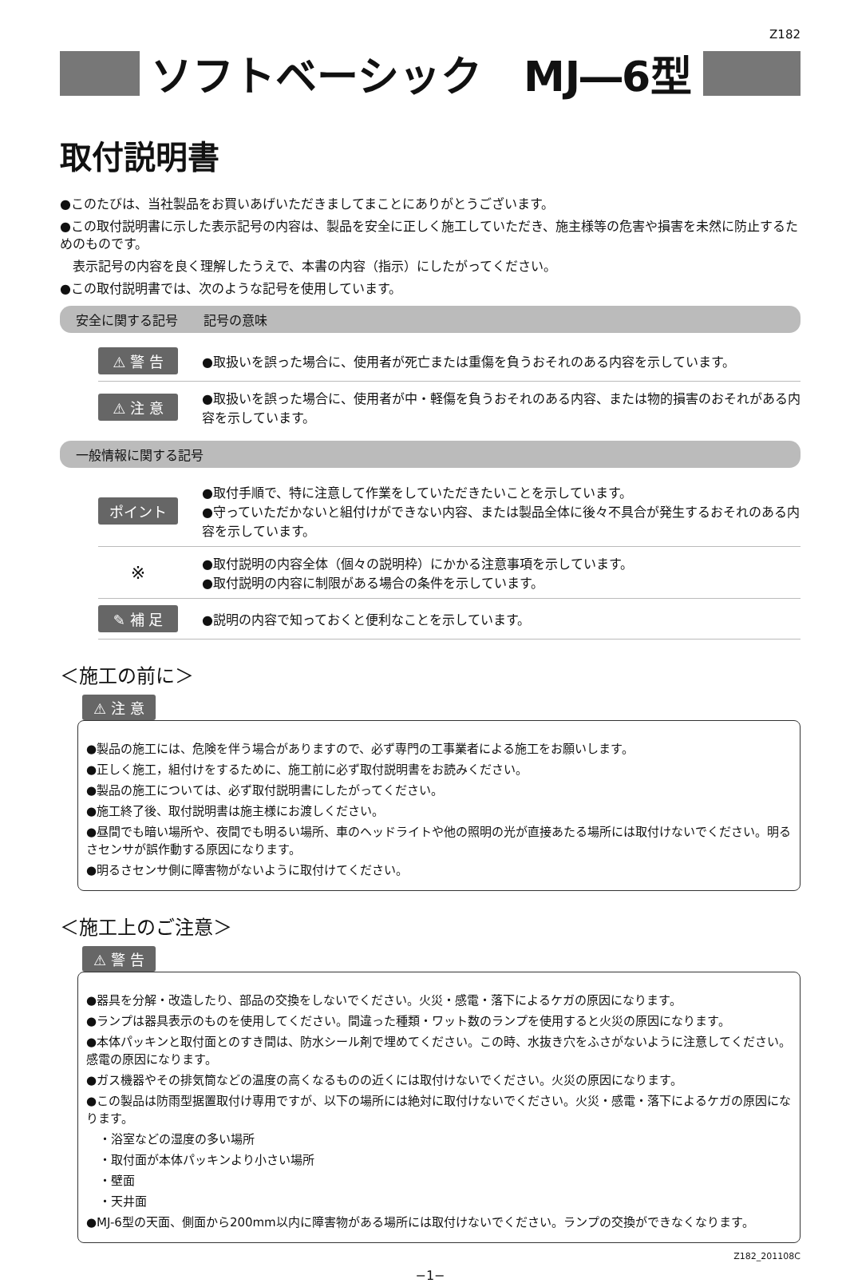Z182
ソフトベーシック　MJ―6型
取付説明書
●このたびは、当社製品をお買いあげいただきましてまことにありがとうございます。
●この取付説明書に示した表示記号の内容は、製品を安全に正しく施工していただき、施主様等の危害や損害を未然に防止するためのものです。
表示記号の内容を良く理解したうえで、本書の内容（指示）にしたがってください。
●この取付説明書では、次のような記号を使用しています。
安全に関する記号　　記号の意味
⚠ 警 告 ●取扱いを誤った場合に、使用者が死亡または重傷を負うおそれのある内容を示しています。
⚠ 注 意 ●取扱いを誤った場合に、使用者が中・軽傷を負うおそれのある内容、または物的損害のおそれがある内容を示しています。
一般情報に関する記号
ポイント ●取付手順で、特に注意して作業をしていただきたいことを示しています。
●守っていただかないと組付けができない内容、または製品全体に後々不具合が発生するおそれのある内容を示しています。
※ ●取付説明の内容全体（個々の説明枠）にかかる注意事項を示しています。
●取付説明の内容に制限がある場合の条件を示しています。
✎ 補 足 ●説明の内容で知っておくと便利なことを示しています。
＜施工の前に＞
⚠ 注 意
●製品の施工には、危険を伴う場合がありますので、必ず専門の工事業者による施工をお願いします。
●正しく施工，組付けをするために、施工前に必ず取付説明書をお読みください。
●製品の施工については、必ず取付説明書にしたがってください。
●施工終了後、取付説明書は施主様にお渡しください。
●昼間でも暗い場所や、夜間でも明るい場所、車のヘッドライトや他の照明の光が直接あたる場所には取付けないでください。明るさセンサが誤作動する原因になります。
●明るさセンサ側に障害物がないように取付けてください。
＜施工上のご注意＞
⚠ 警 告
●器具を分解・改造したり、部品の交換をしないでください。火災・感電・落下によるケガの原因になります。
●ランプは器具表示のものを使用してください。間違った種類・ワット数のランプを使用すると火災の原因になります。
●本体パッキンと取付面とのすき間は、防水シール剤で埋めてください。この時、水抜き穴をふさがないように注意してください。感電の原因になります。
●ガス機器やその排気筒などの温度の高くなるものの近くには取付けないでください。火災の原因になります。
●この製品は防雨型据置取付け専用ですが、以下の場所には絶対に取付けないでください。火災・感電・落下によるケガの原因になります。
・浴室などの湿度の多い場所
・取付面が本体パッキンより小さい場所
・壁面
・天井面
●MJ-6型の天面、側面から200mm以内に障害物がある場所には取付けないでください。ランプの交換ができなくなります。
Z182_201108C
−1−